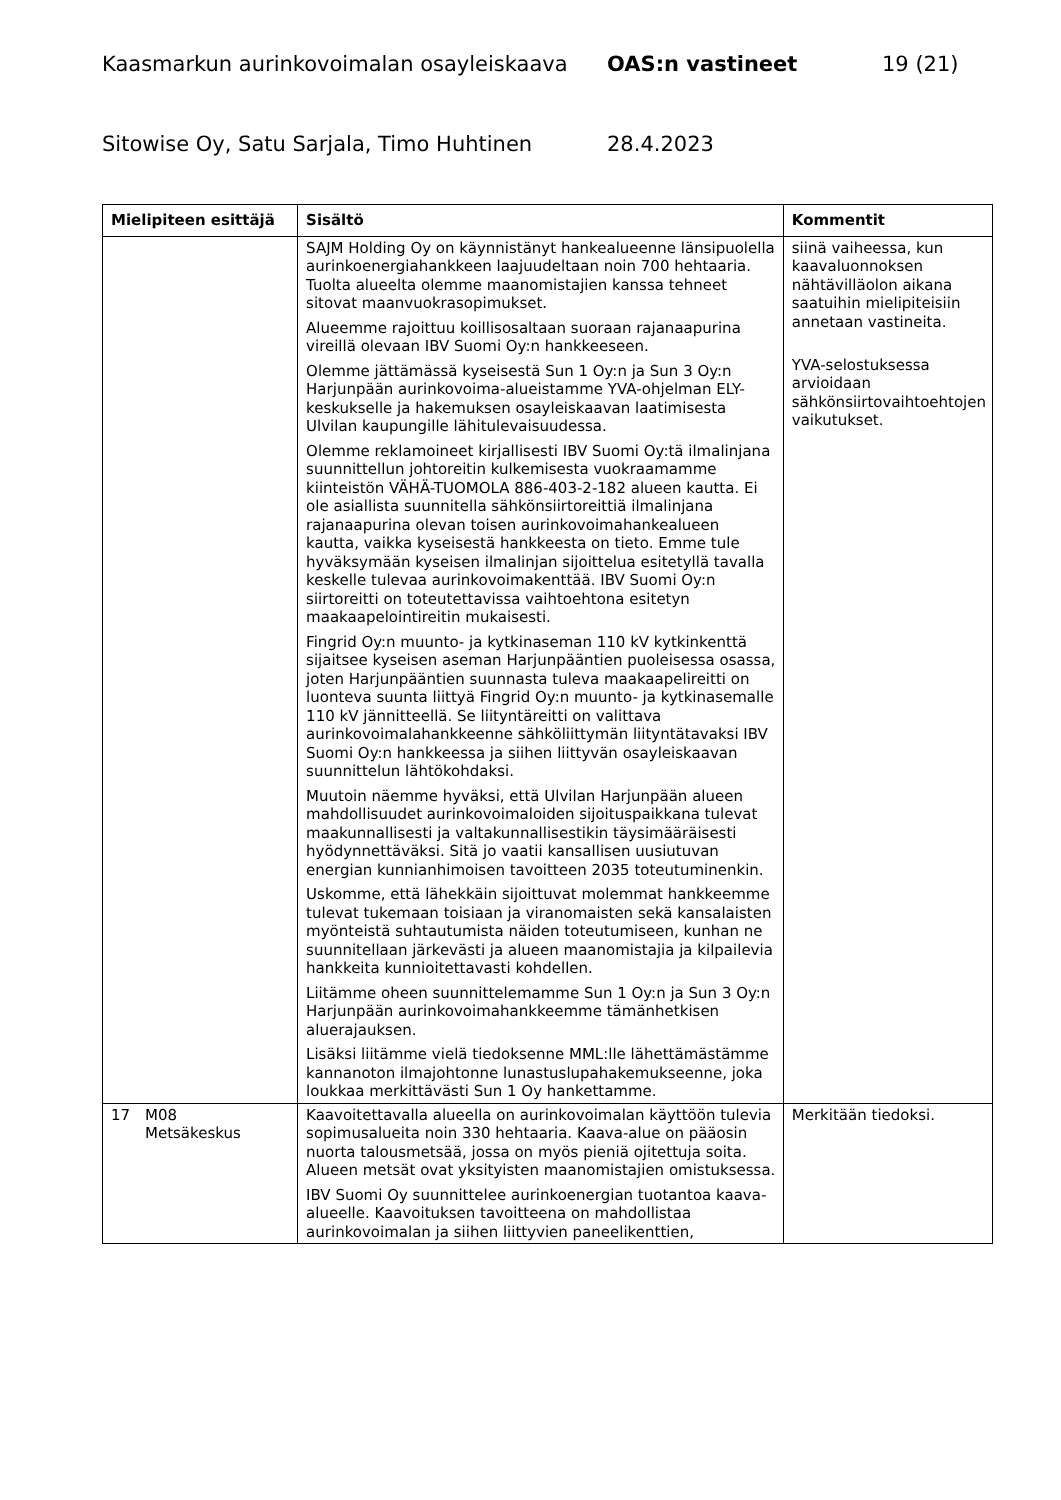Kaasmarkun aurinkovoimalan osayleiskaava OAS:n vastineet 19 (21)
Sitowise Oy, Satu Sarjala, Timo Huhtinen 28.4.2023
| Mielipiteen esittäjä | Sisältö | Kommentit |
| --- | --- | --- |
| | SAJM Holding Oy on käynnistänyt hankealueenne länsipuolella aurinkoenergiahankkeen laajuudeltaan noin 700 hehtaaria. Tuolta alueelta olemme maanomistajien kanssa tehneet sitovat maanvuokrasopimukset. Alueemme rajoittuu koillisosaltaan suoraan rajanaapurina vireillä olevaan IBV Suomi Oy:n hankkeeseen. Olemme jättämässä kyseisestä Sun 1 Oy:n ja Sun 3 Oy:n Harjunpään aurinkovoima-alueistamme YVA-ohjelman ELY-keskukselle ja hakemuksen osayleiskaavan laatimisesta Ulvilan kaupungille lähitulevaisuudessa. Olemme reklamoineet kirjallisesti IBV Suomi Oy:tä ilmalinjana suunnittellun johtoreitin kulkemisesta vuokraamamme kiinteistön VÄHÄ-TUOMOLA 886-403-2-182 alueen kautta. Ei ole asiallista suunnitella sähkönsiirtoreittiä ilmalinjana rajanaapurina olevan toisen aurinkovoimahankealueen kautta, vaikka kyseisestä hankkeesta on tieto. Emme tule hyväksymään kyseisen ilmalinjan sijoittelua esitetyllä tavalla keskelle tulevaa aurinkovoimakenttää. IBV Suomi Oy:n siirtoreitti on toteutettavissa vaihtoehtona esitetyn maakaapelointireitin mukaisesti. Fingrid Oy:n muunto- ja kytkinaseman 110 kV kytkinkenttä sijaitsee kyseisen aseman Harjunpääntien puoleisessa osassa, joten Harjunpääntien suunnasta tuleva maakaapelireitti on luonteva suunta liittyä Fingrid Oy:n muunto- ja kytkinasemalle 110 kV jännitteellä. Se liityntäreitti on valittava aurinkovoimalahankkeenne sähköliittymän liityntätavaksi IBV Suomi Oy:n hankkeessa ja siihen liittyvän osayleiskaavan suunnittelun lähtökohdaksi. Muutoin näemme hyväksi, että Ulvilan Harjunpään alueen mahdollisuudet aurinkovoimaloiden sijoituspaikkana tulevat maakunnallisesti ja valtakunnallisestikin täysimääräisesti hyödynnettäväksi. Sitä jo vaatii kansallisen uusiutuvan energian kunnianhimoisen tavoitteen 2035 toteutuminenkin. Uskomme, että lähekkäin sijoittuvat molemmat hankkeemme tulevat tukemaan toisiaan ja viranomaisten sekä kansalaisten myönteistä suhtautumista näiden toteutumiseen, kunhan ne suunnitellaan järkevästi ja alueen maanomistajia ja kilpailevia hankkeita kunnioitettavasti kohdellen. Liitämme oheen suunnittelemamme Sun 1 Oy:n ja Sun 3 Oy:n Harjunpään aurinkovoimahankkeemme tämänhetkisen aluerajauksen. Lisäksi liitämme vielä tiedoksenne MML:lle lähettämästämme kannanoton ilmajohtonne lunastuslupahakemukseenne, joka loukkaa merkittävästi Sun 1 Oy hankettamme. | siinä vaiheessa, kun kaavaluonnoksen nähtävilläolon aikana saatuihin mielipiteisiin annetaan vastineita. YVA-selostuksessa arvioidaan sähkönsiirtovaihtoehtojen vaikutukset. |
| 17 M08 Metsäkeskus | Kaavoitettavalla alueella on aurinkovoimalan käyttöön tulevia sopimusalueita noin 330 hehtaaria. Kaava-alue on pääosin nuorta talousmetsää, jossa on myös pieniä ojitettuja soita. Alueen metsät ovat yksityisten maanomistajien omistuksessa. IBV Suomi Oy suunnittelee aurinkoenergian tuotantoa kaava-alueelle. Kaavoituksen tavoitteena on mahdollistaa aurinkovoimalan ja siihen liittyvien paneelikenttien, | Merkitään tiedoksi. |